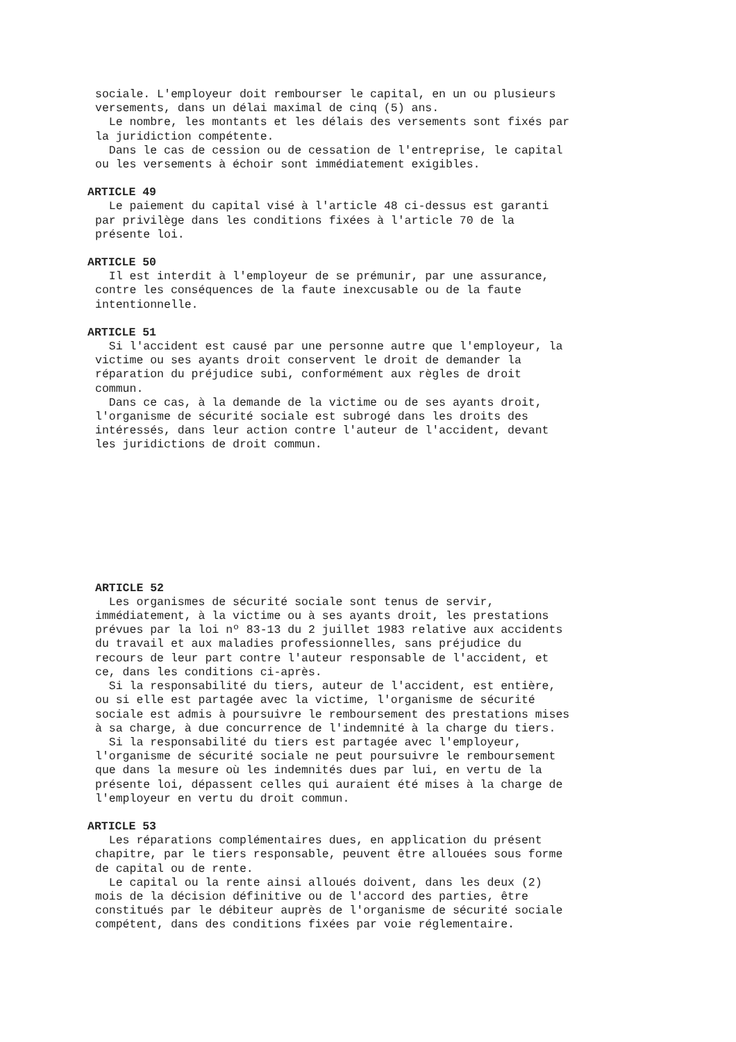sociale. L'employeur doit rembourser le capital, en un ou plusieurs versements, dans un délai maximal de cinq (5) ans. Le nombre, les montants et les délais des versements sont fixés par la juridiction compétente. Dans le cas de cession ou de cessation de l'entreprise, le capital ou les versements à échoir sont immédiatement exigibles.
ARTICLE 49
Le paiement du capital visé à l'article 48 ci-dessus est garanti par privilège dans les conditions fixées à l'article 70 de la présente loi.
ARTICLE 50
Il est interdit à l'employeur de se prémunir, par une assurance, contre les conséquences de la faute inexcusable ou de la faute intentionnelle.
ARTICLE 51
Si l'accident est causé par une personne autre que l'employeur, la victime ou ses ayants droit conservent le droit de demander la réparation du préjudice subi, conformément aux règles de droit commun. Dans ce cas, à la demande de la victime ou de ses ayants droit, l'organisme de sécurité sociale est subrogé dans les droits des intéressés, dans leur action contre l'auteur de l'accident, devant les juridictions de droit commun.
ARTICLE 52
Les organismes de sécurité sociale sont tenus de servir, immédiatement, à la victime ou à ses ayants droit, les prestations prévues par la loi nº 83-13 du 2 juillet 1983 relative aux accidents du travail et aux maladies professionnelles, sans préjudice du recours de leur part contre l'auteur responsable de l'accident, et ce, dans les conditions ci-après. Si la responsabilité du tiers, auteur de l'accident, est entière, ou si elle est partagée avec la victime, l'organisme de sécurité sociale est admis à poursuivre le remboursement des prestations mises à sa charge, à due concurrence de l'indemnité à la charge du tiers. Si la responsabilité du tiers est partagée avec l'employeur, l'organisme de sécurité sociale ne peut poursuivre le remboursement que dans la mesure où les indemnités dues par lui, en vertu de la présente loi, dépassent celles qui auraient été mises à la charge de l'employeur en vertu du droit commun.
ARTICLE 53
Les réparations complémentaires dues, en application du présent chapitre, par le tiers responsable, peuvent être allouées sous forme de capital ou de rente. Le capital ou la rente ainsi alloués doivent, dans les deux (2) mois de la décision définitive ou de l'accord des parties, être constitués par le débiteur auprès de l'organisme de sécurité sociale compétent, dans des conditions fixées par voie réglementaire.